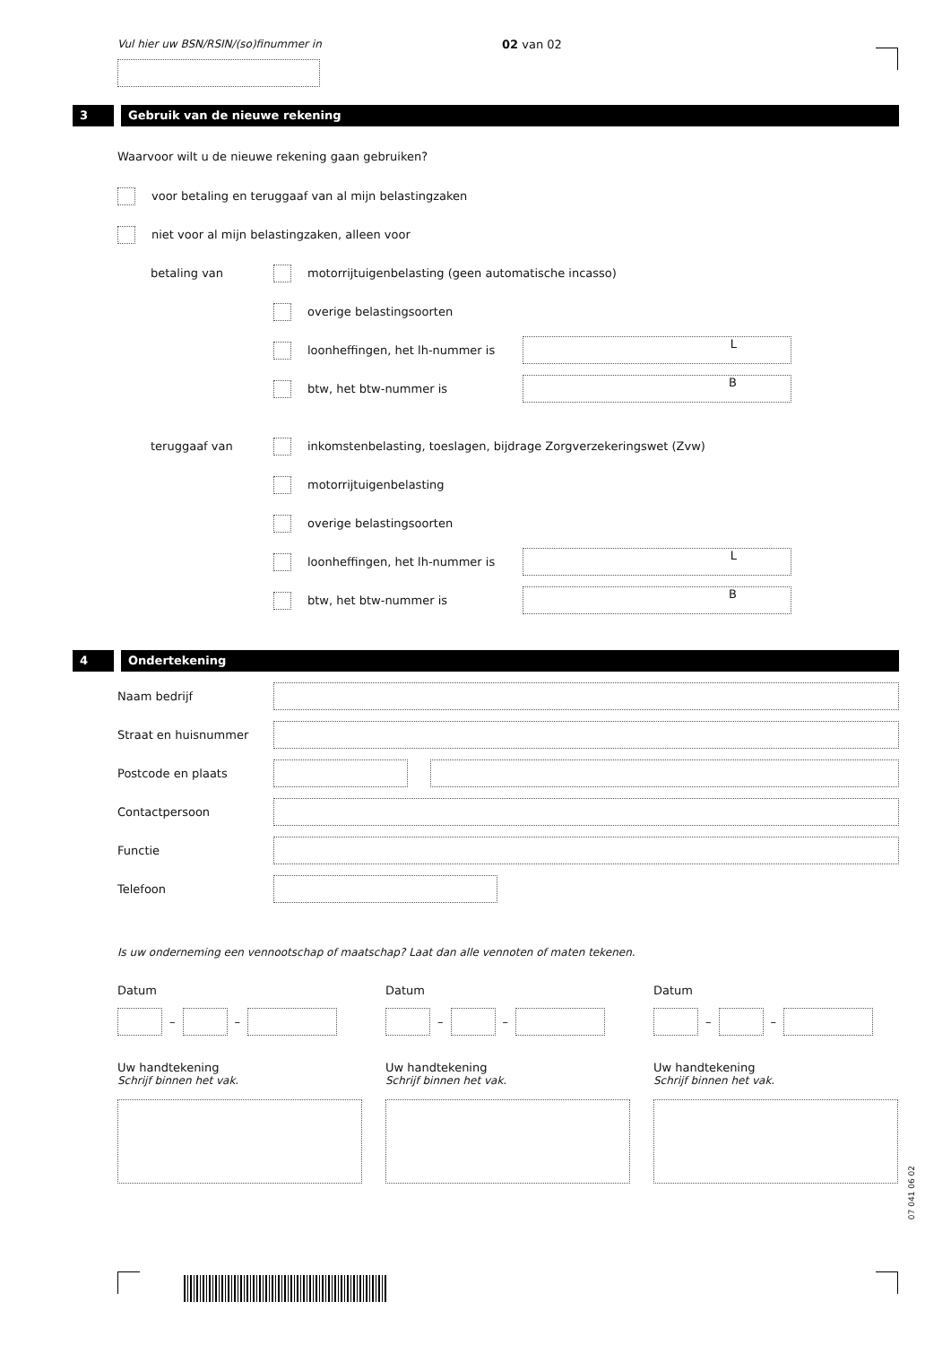Vul hier uw BSN/RSIN/(so)finummer in
02 van 02
3 Gebruik van de nieuwe rekening
Waarvoor wilt u de nieuwe rekening gaan gebruiken?
voor betaling en teruggaaf van al mijn belastingzaken
niet voor al mijn belastingzaken, alleen voor
betaling van
motorrijtuigenbelasting (geen automatische incasso)
overige belastingsoorten
loonheffingen, het lh-nummer is
L
btw, het btw-nummer is
B
teruggaaf van
inkomstenbelasting, toeslagen, bijdrage Zorgverzekeringswet (Zvw)
motorrijtuigenbelasting
overige belastingsoorten
loonheffingen, het lh-nummer is
L
btw, het btw-nummer is
B
4 Ondertekening
Naam bedrijf
Straat en huisnummer
Postcode en plaats
Contactpersoon
Functie
Telefoon
Is uw onderneming een vennootschap of maatschap? Laat dan alle vennoten of maten tekenen.
Datum
–
–
Uw handtekening
Schrijf binnen het vak.
Datum
–
–
Uw handtekening
Schrijf binnen het vak.
Datum
–
–
Uw handtekening
Schrijf binnen het vak.
07 041 06 02